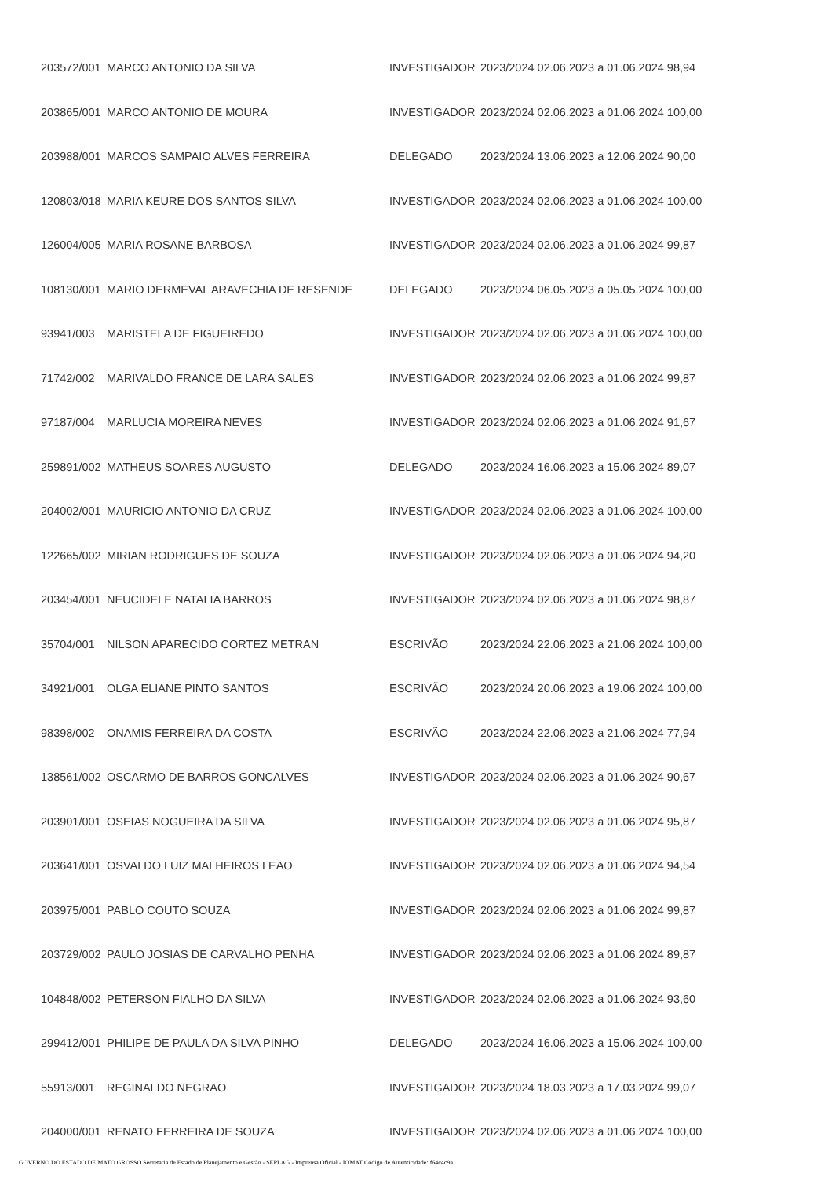| 203572/001 | MARCO ANTONIO DA SILVA | INVESTIGADOR | 2023/2024 02.06.2023 a 01.06.2024 98,94 |
| 203865/001 | MARCO ANTONIO DE MOURA | INVESTIGADOR | 2023/2024 02.06.2023 a 01.06.2024 100,00 |
| 203988/001 | MARCOS SAMPAIO ALVES FERREIRA | DELEGADO | 2023/2024 13.06.2023 a 12.06.2024 90,00 |
| 120803/018 | MARIA KEURE DOS SANTOS SILVA | INVESTIGADOR | 2023/2024 02.06.2023 a 01.06.2024 100,00 |
| 126004/005 | MARIA ROSANE BARBOSA | INVESTIGADOR | 2023/2024 02.06.2023 a 01.06.2024 99,87 |
| 108130/001 | MARIO DERMEVAL ARAVECHIA DE RESENDE | DELEGADO | 2023/2024 06.05.2023 a 05.05.2024 100,00 |
| 93941/003 | MARISTELA DE FIGUEIREDO | INVESTIGADOR | 2023/2024 02.06.2023 a 01.06.2024 100,00 |
| 71742/002 | MARIVALDO FRANCE DE LARA SALES | INVESTIGADOR | 2023/2024 02.06.2023 a 01.06.2024 99,87 |
| 97187/004 | MARLUCIA MOREIRA NEVES | INVESTIGADOR | 2023/2024 02.06.2023 a 01.06.2024 91,67 |
| 259891/002 | MATHEUS SOARES AUGUSTO | DELEGADO | 2023/2024 16.06.2023 a 15.06.2024 89,07 |
| 204002/001 | MAURICIO ANTONIO DA CRUZ | INVESTIGADOR | 2023/2024 02.06.2023 a 01.06.2024 100,00 |
| 122665/002 | MIRIAN RODRIGUES DE SOUZA | INVESTIGADOR | 2023/2024 02.06.2023 a 01.06.2024 94,20 |
| 203454/001 | NEUCIDELE NATALIA BARROS | INVESTIGADOR | 2023/2024 02.06.2023 a 01.06.2024 98,87 |
| 35704/001 | NILSON APARECIDO CORTEZ METRAN | ESCRIVÃO | 2023/2024 22.06.2023 a 21.06.2024 100,00 |
| 34921/001 | OLGA ELIANE PINTO SANTOS | ESCRIVÃO | 2023/2024 20.06.2023 a 19.06.2024 100,00 |
| 98398/002 | ONAMIS FERREIRA DA COSTA | ESCRIVÃO | 2023/2024 22.06.2023 a 21.06.2024 77,94 |
| 138561/002 | OSCARMO DE BARROS GONCALVES | INVESTIGADOR | 2023/2024 02.06.2023 a 01.06.2024 90,67 |
| 203901/001 | OSEIAS NOGUEIRA DA SILVA | INVESTIGADOR | 2023/2024 02.06.2023 a 01.06.2024 95,87 |
| 203641/001 | OSVALDO LUIZ MALHEIROS LEAO | INVESTIGADOR | 2023/2024 02.06.2023 a 01.06.2024 94,54 |
| 203975/001 | PABLO COUTO SOUZA | INVESTIGADOR | 2023/2024 02.06.2023 a 01.06.2024 99,87 |
| 203729/002 | PAULO JOSIAS DE CARVALHO PENHA | INVESTIGADOR | 2023/2024 02.06.2023 a 01.06.2024 89,87 |
| 104848/002 | PETERSON FIALHO DA SILVA | INVESTIGADOR | 2023/2024 02.06.2023 a 01.06.2024 93,60 |
| 299412/001 | PHILIPE DE PAULA DA SILVA PINHO | DELEGADO | 2023/2024 16.06.2023 a 15.06.2024 100,00 |
| 55913/001 | REGINALDO NEGRAO | INVESTIGADOR | 2023/2024 18.03.2023 a 17.03.2024 99,07 |
| 204000/001 | RENATO FERREIRA DE SOUZA | INVESTIGADOR | 2023/2024 02.06.2023 a 01.06.2024 100,00 |
GOVERNO DO ESTADO DE MATO GROSSO Secretaria de Estado de Planejamento e Gestão - SEPLAG - Imprensa Oficial - IOMAT Código de Autenticidade: f64c4c9a